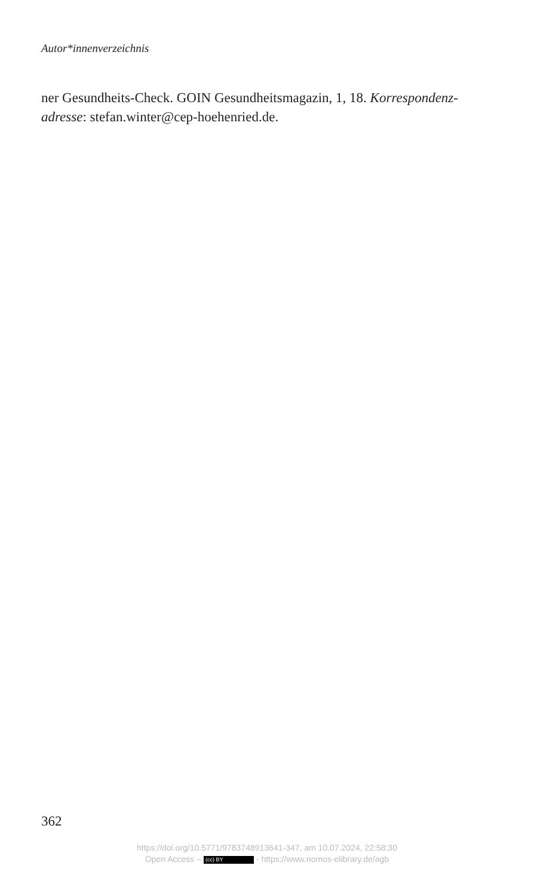Autor*innenverzeichnis
ner Gesundheits-Check. GOIN Gesundheitsmagazin, 1, 18. Korrespondenz­adresse: stefan.winter@cep-hoehenried.de.
362
https://doi.org/10.5771/9783748913641-347, am 10.07.2024, 22:58:30
Open Access – (cc) BY - https://www.nomos-elibrary.de/agb